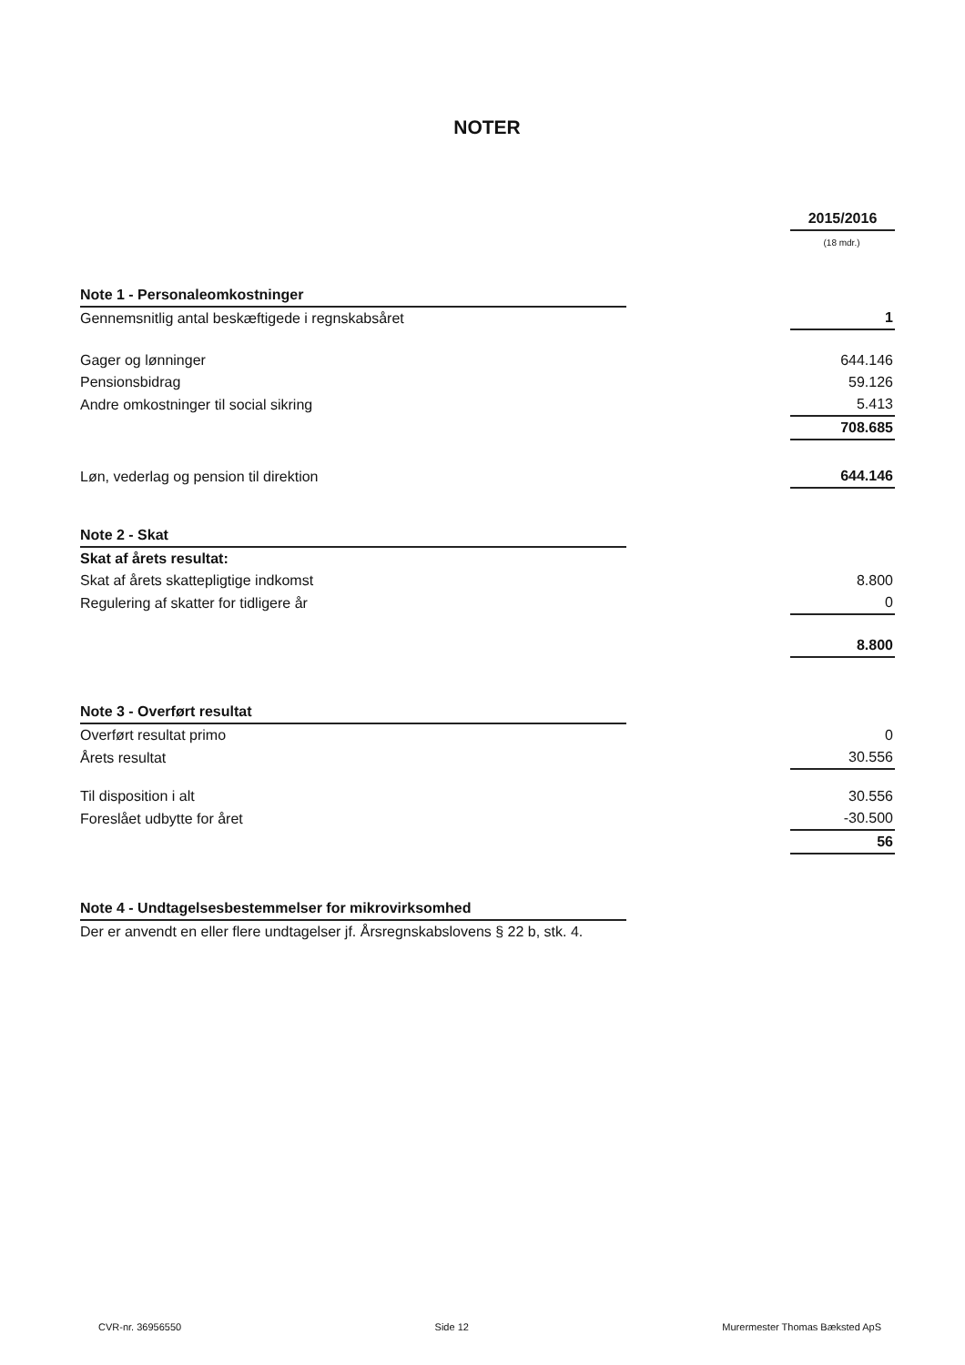NOTER
| | | 2015/2016 |
| | | (18 mdr.) |
| Note 1 - Personaleomkostninger | | |
| Gennemsnitlig antal beskæftigede i regnskabsåret | | 1 |
| Gager og lønninger | | 644.146 |
| Pensionsbidrag | | 59.126 |
| Andre omkostninger til social sikring | | 5.413 |
| | | 708.685 |
| Løn, vederlag og pension til direktion | | 644.146 |
| Note 2 - Skat | | |
| Skat af årets resultat: | | |
| Skat af årets skattepligtige indkomst | | 8.800 |
| Regulering af skatter for tidligere år | | 0 |
| | | 8.800 |
| Note 3 - Overført resultat | | |
| Overført resultat primo | | 0 |
| Årets resultat | | 30.556 |
| Til disposition i alt | | 30.556 |
| Foreslået udbytte for året | | -30.500 |
| | | 56 |
| Note 4 - Undtagelsesbestemmelser for mikrovirksomhed | | |
| Der er anvendt en eller flere undtagelser jf. Årsregnskabslovens § 22 b, stk. 4. | | |
CVR-nr. 36956550 Side 12 Murermester Thomas Bæksted ApS